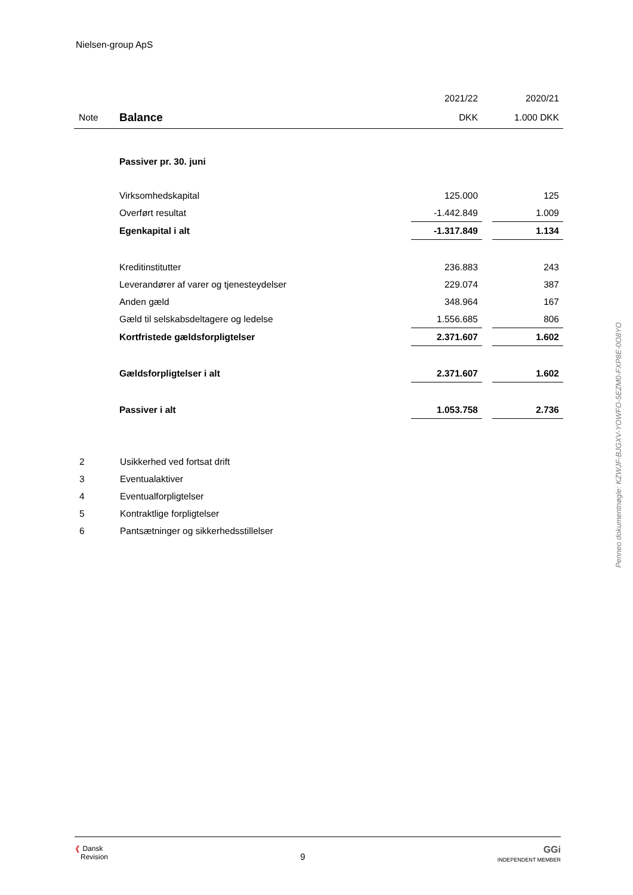Nielsen-group ApS
| | | 2021/22 | | 2020/21 |
| Note | Balance | DKK | | 1.000 DKK |
| | Passiver pr. 30. juni | | | |
| | Virksomhedskapital | 125.000 | | 125 |
| | Overført resultat | -1.442.849 | | 1.009 |
| | Egenkapital i alt | -1.317.849 | | 1.134 |
| | Kreditinstitutter | 236.883 | | 243 |
| | Leverandører af varer og tjenesteydelser | 229.074 | | 387 |
| | Anden gæld | 348.964 | | 167 |
| | Gæld til selskabsdeltagere og ledelse | 1.556.685 | | 806 |
| | Kortfristede gældsforpligtelser | 2.371.607 | | 1.602 |
| | Gældsforpligtelser i alt | 2.371.607 | | 1.602 |
| | Passiver i alt | 1.053.758 | | 2.736 |
2 Usikkerhed ved fortsat drift
3 Eventualaktiver
4 Eventualforpligtelser
5 Kontraktlige forpligtelser
6 Pantsætninger og sikkerhedsstillelser
Penneo dokumentnøgle: KZWJF-BJGXV-YOWFO-5EZM0-FXP8E-0O8YO
❰ Dansk
Revision
9
GGi
INDEPENDENT MEMBER